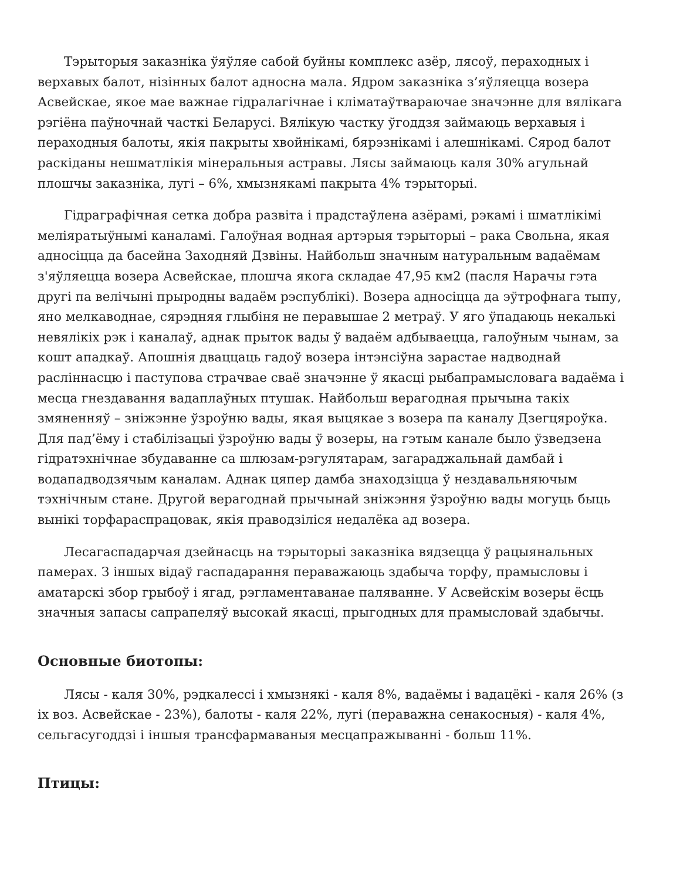Тэрыторыя заказніка ўяўляе сабой буйны комплекс азёр, лясоў, пераходных і верхавых балот, нізінных балот адносна мала. Ядром заказніка з’яўляецца возера Асвейскае, якое мае важнае гідралагічнае і кліматаўтвараючае значэнне для вялікага рэгіёна паўночнай часткі Беларусі. Вялікую частку ўгоддзя займаюць верхавыя і пераходныя балоты, якія пакрыты хвойнікамі, бярэзнікамі і алешнікамі. Сярод балот раскіданы нешматлікія мінеральныя астравы. Лясы займаюць каля 30% агульнай плошчы заказніка, лугі – 6%, хмызнякамі пакрыта 4% тэрыторыі.
Гідраграфічная сетка добра развіта і прадстаўлена азёрамі, рэкамі і шматлікімі меліяратыўнымі каналамі. Галоўная водная артэрыя тэрыторыі – рака Свольна, якая адносіцца да басейна Заходняй Дзвіны. Найбольш значным натуральным вадаёмам з'яўляецца возера Асвейскае, плошча якога складае 47,95 км2 (пасля Нарачы гэта другі па велічыні прыродны вадаём рэспублікі). Возера адносіцца да эўтрофнага тыпу, яно мелкаводнае, сярэдняя глыбіня не перавышае 2 метраў. У яго ўпадаюць некалькі невялікіх рэк і каналаў, аднак прыток вады ў вадаём адбываецца, галоўным чынам, за кошт ападкаў. Апошнія дваццаць гадоў возера інтэнсіўна зарастае надводнай расліннасцю і паступова страчвае сваё значэнне ў якасці рыбапрамысловага вадаёма і месца гнездавання вадаплаўных птушак. Найбольш верагодная прычына такіх змяненняў – зніжэнне ўзроўню вады, якая выцякае з возера па каналу Дзегцяроўка. Для пад’ёму і стабілізацыі ўзроўню вады ў возеры, на гэтым канале было ўзведзена гідратэхнічнае збудаванне са шлюзам-рэгулятарам, загараджальнай дамбай і водападводзячым каналам. Аднак цяпер дамба знаходзіцца ў нездавальняючым тэхнічным стане. Другой верагоднай прычынай зніжэння ўзроўню вады могуць быць вынікі торфараспрацовак, якія праводзіліся недалёка ад возера.
Лесагаспадарчая дзейнасць на тэрыторыі заказніка вядзецца ў рацыянальных памерах. З іншых відаў гаспадарання пераважаюць здабыча торфу, прамысловы і аматарскі збор грыбоў і ягад, рэгламентаванае паляванне. У Асвейскім возеры ёсць значныя запасы сапрапеляў высокай якасці, прыгодных для прамысловай здабычы.
Основные биотопы:
Лясы - каля 30%, рэдкалессі і хмызнякі - каля 8%, вадаёмы і вадацёкі - каля 26% (з іх воз. Асвейскае - 23%), балоты - каля 22%, лугі (пераважна сенакосныя) - каля 4%, сельгасугоддзі і іншыя трансфармаваныя месцапражыванні - больш 11%.
Птицы: